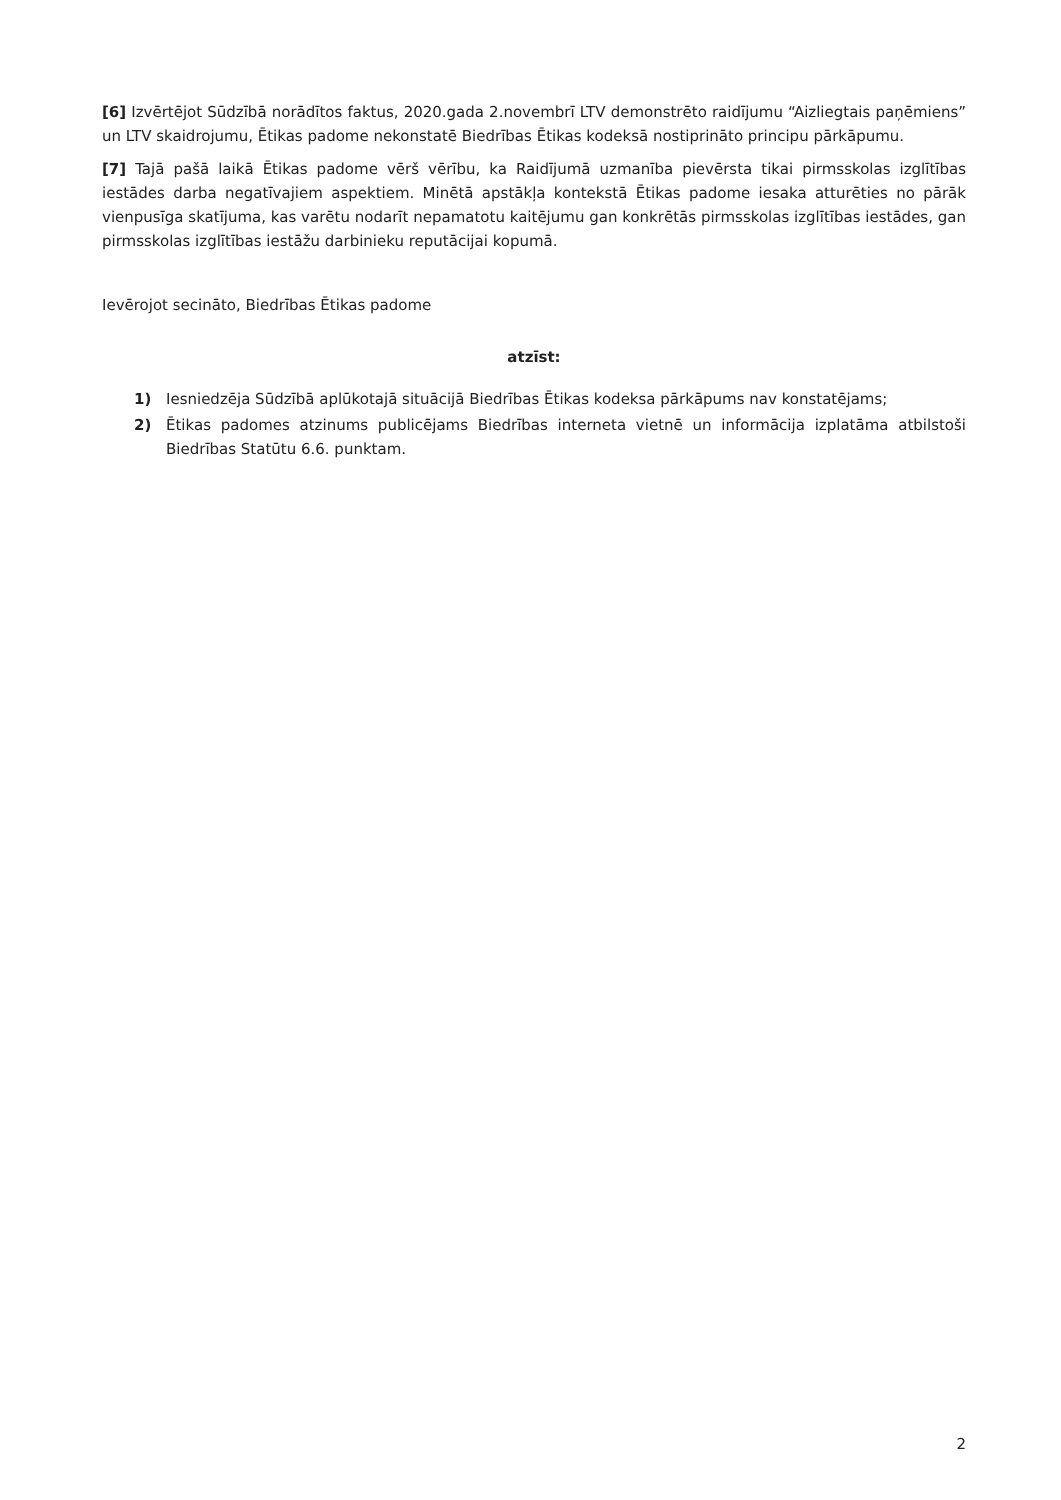[6] Izvērtējot Sūdzībā norādītos faktus, 2020.gada 2.novembrī LTV demonstrēto raidījumu “Aizliegtais paņēmiens” un LTV skaidrojumu, Ētikas padome nekonstatē Biedrības Ētikas kodeksā nostiprināto principu pārkāpumu.
[7] Tajā pašā laikā Ētikas padome vērš vērību, ka Raidījumā uzmanība pievērsta tikai pirmsskolas izglītības iestādes darba negatīvajiem aspektiem. Minētā apstākļa kontekstā Ētikas padome iesaka atturēties no pārāk vienpusīga skatījuma, kas varētu nodarīt nepamatotu kaitējumu gan konkrētās pirmsskolas izglītības iestādes, gan pirmsskolas izglītības iestāžu darbinieku reputācijai kopumā.
Ievērojot secināto, Biedrības Ētikas padome
atzīst:
1) Iesniedzēja Sūdzībā aplūkotajā situācijā Biedrības Ētikas kodeksa pārkāpums nav konstatējams;
2) Ētikas padomes atzinums publicējams Biedrības interneta vietnē un informācija izplatāma atbilstoši Biedrības Statūtu 6.6. punktam.
2